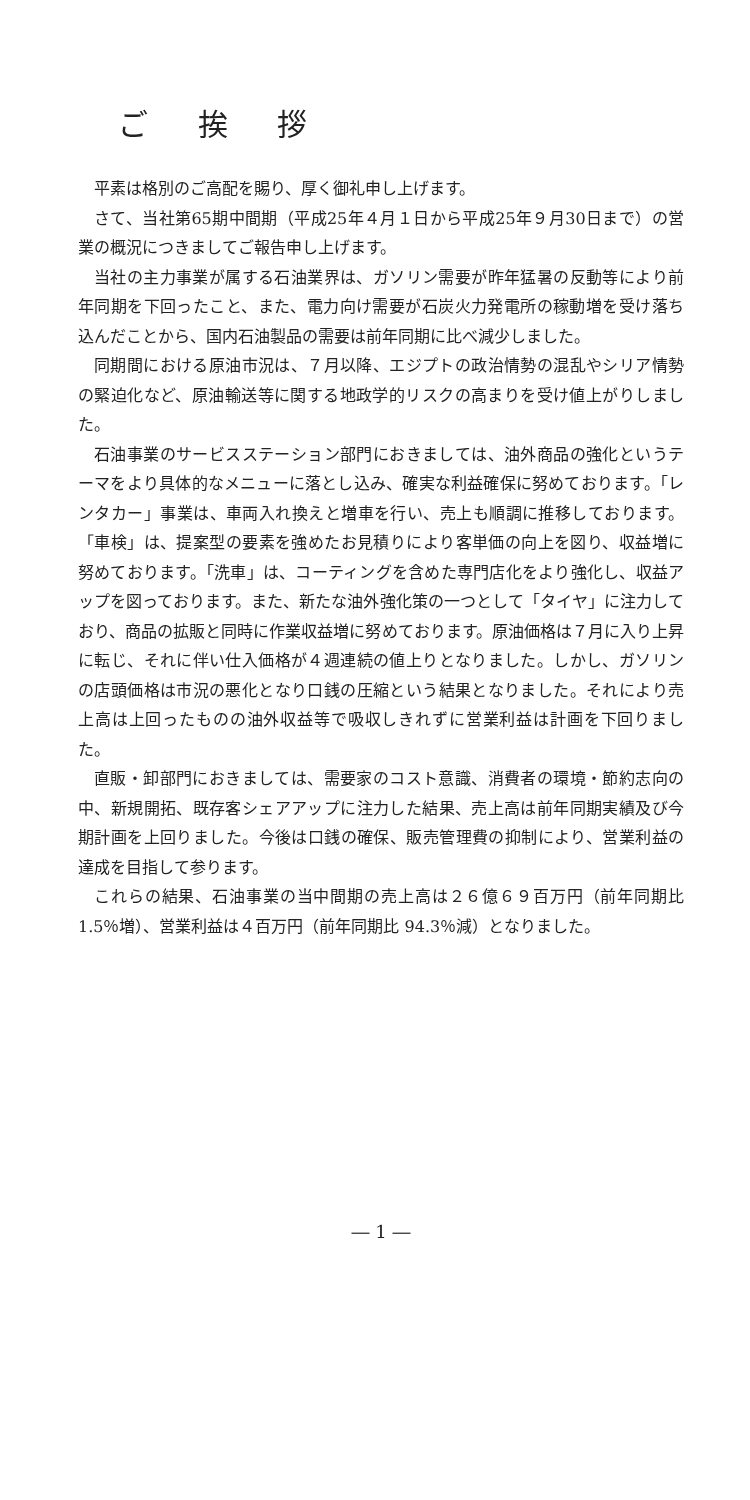ご 挨 拶
平素は格別のご高配を賜り、厚く御礼申し上げます。
さて、当社第65期中間期（平成25年４月１日から平成25年９月30日まで）の営業の概況につきましてご報告申し上げます。
当社の主力事業が属する石油業界は、ガソリン需要が昨年猛暑の反動等により前年同期を下回ったこと、また、電力向け需要が石炭火力発電所の稼動増を受け落ち込んだことから、国内石油製品の需要は前年同期に比べ減少しました。
同期間における原油市況は、７月以降、エジプトの政治情勢の混乱やシリア情勢の緊迫化など、原油輸送等に関する地政学的リスクの高まりを受け値上がりしました。
石油事業のサービスステーション部門におきましては、油外商品の強化というテーマをより具体的なメニューに落とし込み、確実な利益確保に努めております。「レンタカー」事業は、車両入れ換えと増車を行い、売上も順調に推移しております。「車検」は、提案型の要素を強めたお見積りにより客単価の向上を図り、収益増に努めております。「洗車」は、コーティングを含めた専門店化をより強化し、収益アップを図っております。また、新たな油外強化策の一つとして「タイヤ」に注力しており、商品の拡販と同時に作業収益増に努めております。原油価格は７月に入り上昇に転じ、それに伴い仕入価格が４週連続の値上りとなりました。しかし、ガソリンの店頭価格は市況の悪化となり口銭の圧縮という結果となりました。それにより売上高は上回ったものの油外収益等で吸収しきれずに営業利益は計画を下回りました。
直販・卸部門におきましては、需要家のコスト意識、消費者の環境・節約志向の中、新規開拓、既存客シェアアップに注力した結果、売上高は前年同期実績及び今期計画を上回りました。今後は口銭の確保、販売管理費の抑制により、営業利益の達成を目指して参ります。
これらの結果、石油事業の当中間期の売上高は２６億６９百万円（前年同期比 1.5％増）、営業利益は４百万円（前年同期比 94.3％減）となりました。
― 1 ―